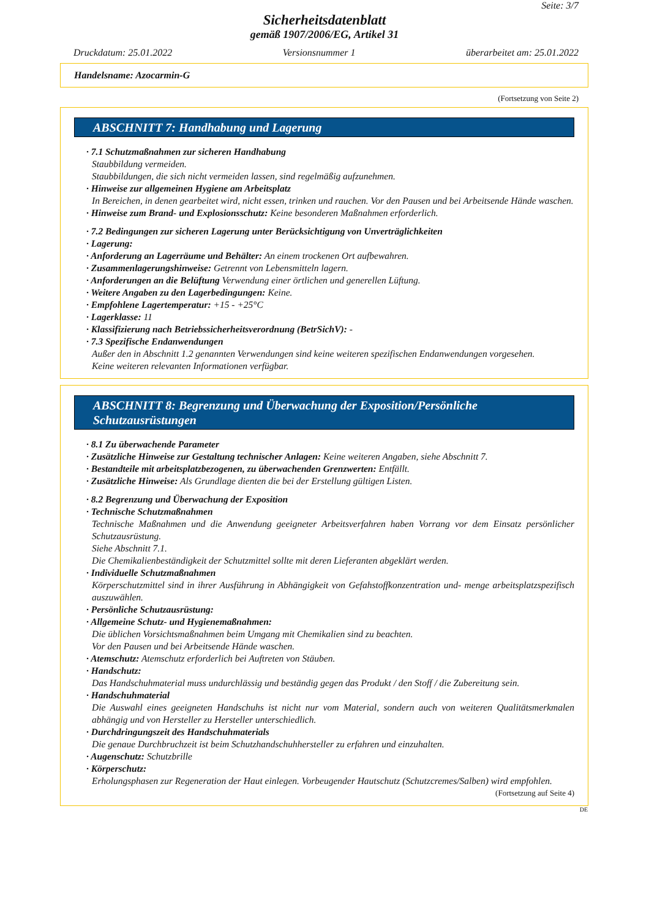Seite: 3/7
Sicherheitsdatenblatt
gemäß 1907/2006/EG, Artikel 31
Druckdatum: 25.01.2022 Versionsnummer 1 überarbeitet am: 25.01.2022
Handelsname: Azocarmin-G
(Fortsetzung von Seite 2)
ABSCHNITT 7: Handhabung und Lagerung
· 7.1 Schutzmaßnahmen zur sicheren Handhabung
Staubbildung vermeiden.
Staubbildungen, die sich nicht vermeiden lassen, sind regelmäßig aufzunehmen.
· Hinweise zur allgemeinen Hygiene am Arbeitsplatz
In Bereichen, in denen gearbeitet wird, nicht essen, trinken und rauchen. Vor den Pausen und bei Arbeitsende Hände waschen.
· Hinweise zum Brand- und Explosionsschutz: Keine besonderen Maßnahmen erforderlich.
· 7.2 Bedingungen zur sicheren Lagerung unter Berücksichtigung von Unverträglichkeiten
· Lagerung:
· Anforderung an Lagerräume und Behälter: An einem trockenen Ort aufbewahren.
· Zusammenlagerungshinweise: Getrennt von Lebensmitteln lagern.
· Anforderungen an die Belüftung Verwendung einer örtlichen und generellen Lüftung.
· Weitere Angaben zu den Lagerbedingungen: Keine.
· Empfohlene Lagertemperatur: +15 - +25°C
· Lagerklasse: 11
· Klassifizierung nach Betriebssicherheitsverordnung (BetrSichV): -
· 7.3 Spezifische Endanwendungen
Außer den in Abschnitt 1.2 genannten Verwendungen sind keine weiteren spezifischen Endanwendungen vorgesehen.
Keine weiteren relevanten Informationen verfügbar.
ABSCHNITT 8: Begrenzung und Überwachung der Exposition/Persönliche Schutzausrüstungen
· 8.1 Zu überwachende Parameter
· Zusätzliche Hinweise zur Gestaltung technischer Anlagen: Keine weiteren Angaben, siehe Abschnitt 7.
· Bestandteile mit arbeitsplatzbezogenen, zu überwachenden Grenzwerten: Entfällt.
· Zusätzliche Hinweise: Als Grundlage dienten die bei der Erstellung gültigen Listen.
· 8.2 Begrenzung und Überwachung der Exposition
· Technische Schutzmaßnahmen
Technische Maßnahmen und die Anwendung geeigneter Arbeitsverfahren haben Vorrang vor dem Einsatz persönlicher Schutzausrüstung.
Siehe Abschnitt 7.1.
Die Chemikalienbeständigkeit der Schutzmittel sollte mit deren Lieferanten abgeklärt werden.
· Individuelle Schutzmaßnahmen
Körperschutzmittel sind in ihrer Ausführung in Abhängigkeit von Gefahstoffkonzentration und- menge arbeitsplatzspezifisch auszuwählen.
· Persönliche Schutzausrüstung:
· Allgemeine Schutz- und Hygienemaßnahmen:
Die üblichen Vorsichtsmaßnahmen beim Umgang mit Chemikalien sind zu beachten.
Vor den Pausen und bei Arbeitsende Hände waschen.
· Atemschutz: Atemschutz erforderlich bei Auftreten von Stäuben.
· Handschutz:
Das Handschuhmaterial muss undurchlässig und beständig gegen das Produkt / den Stoff / die Zubereitung sein.
· Handschuhmaterial
Die Auswahl eines geeigneten Handschuhs ist nicht nur vom Material, sondern auch von weiteren Qualitätsmerkmalen abhängig und von Hersteller zu Hersteller unterschiedlich.
· Durchdringungszeit des Handschuhmaterials
Die genaue Durchbruchzeit ist beim Schutzhandschuhhersteller zu erfahren und einzuhalten.
· Augenschutz: Schutzbrille
· Körperschutz:
Erholungsphasen zur Regeneration der Haut einlegen. Vorbeugender Hautschutz (Schutzcremes/Salben) wird empfohlen.
(Fortsetzung auf Seite 4)
DE